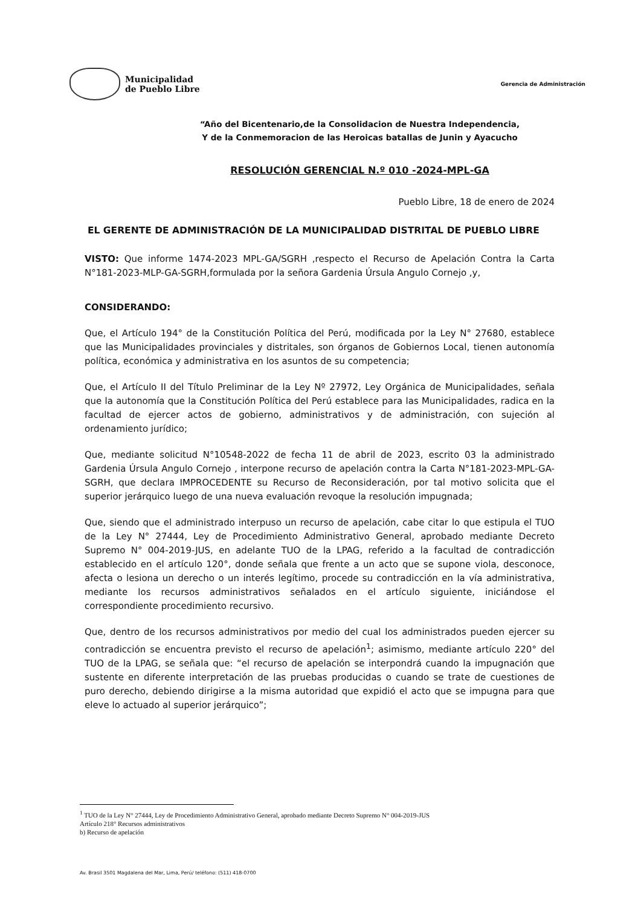Municipalidad
de Pueblo Libre
Gerencia de Administración
“Año del Bicentenario,de la Consolidacion de Nuestra Independencia,
Y de la Conmemoracion de las Heroicas batallas de Junin y Ayacucho
RESOLUCIÓN GERENCIAL N.º 010 -2024-MPL-GA
Pueblo Libre, 18 de enero de 2024
EL GERENTE DE ADMINISTRACIÓN DE LA MUNICIPALIDAD DISTRITAL DE PUEBLO LIBRE
VISTO: Que informe 1474-2023 MPL-GA/SGRH ,respecto el Recurso de Apelación Contra la Carta N°181-2023-MLP-GA-SGRH,formulada por la señora Gardenia Úrsula Angulo Cornejo ,y,
CONSIDERANDO:
Que, el Artículo 194° de la Constitución Política del Perú, modificada por la Ley N° 27680, establece que las Municipalidades provinciales y distritales, son órganos de Gobiernos Local, tienen autonomía política, económica y administrativa en los asuntos de su competencia;
Que, el Artículo II del Título Preliminar de la Ley Nº 27972, Ley Orgánica de Municipalidades, señala que la autonomía que la Constitución Política del Perú establece para las Municipalidades, radica en la facultad de ejercer actos de gobierno, administrativos y de administración, con sujeción al ordenamiento jurídico;
Que, mediante solicitud N°10548-2022 de fecha 11 de abril de 2023, escrito 03 la administrado Gardenia Úrsula Angulo Cornejo , interpone recurso de apelación contra la Carta N°181-2023-MPL-GA-SGRH, que declara IMPROCEDENTE su Recurso de Reconsideración, por tal motivo solicita que el superior jerárquico luego de una nueva evaluación revoque la resolución impugnada;
Que, siendo que el administrado interpuso un recurso de apelación, cabe citar lo que estipula el TUO de la Ley N° 27444, Ley de Procedimiento Administrativo General, aprobado mediante Decreto Supremo N° 004-2019-JUS, en adelante TUO de la LPAG, referido a la facultad de contradicción establecido en el artículo 120°, donde señala que frente a un acto que se supone viola, desconoce, afecta o lesiona un derecho o un interés legítimo, procede su contradicción en la vía administrativa, mediante los recursos administrativos señalados en el artículo siguiente, iniciándose el correspondiente procedimiento recursivo.
Que, dentro de los recursos administrativos por medio del cual los administrados pueden ejercer su contradicción se encuentra previsto el recurso de apelación<sup>1</sup>; asimismo, mediante artículo 220° del TUO de la LPAG, se señala que: “el recurso de apelación se interpondrá cuando la impugnación que sustente en diferente interpretación de las pruebas producidas o cuando se trate de cuestiones de puro derecho, debiendo dirigirse a la misma autoridad que expidió el acto que se impugna para que eleve lo actuado al superior jerárquico”;
<sup>1</sup> TUO de la Ley N° 27444, Ley de Procedimiento Administrativo General, aprobado mediante Decreto Supremo N° 004-2019-JUS
Artículo 218° Recursos administrativos
b) Recurso de apelación
Av. Brasil 3501 Magdalena del Mar, Lima, Perú/ teléfono: (511) 418-0700